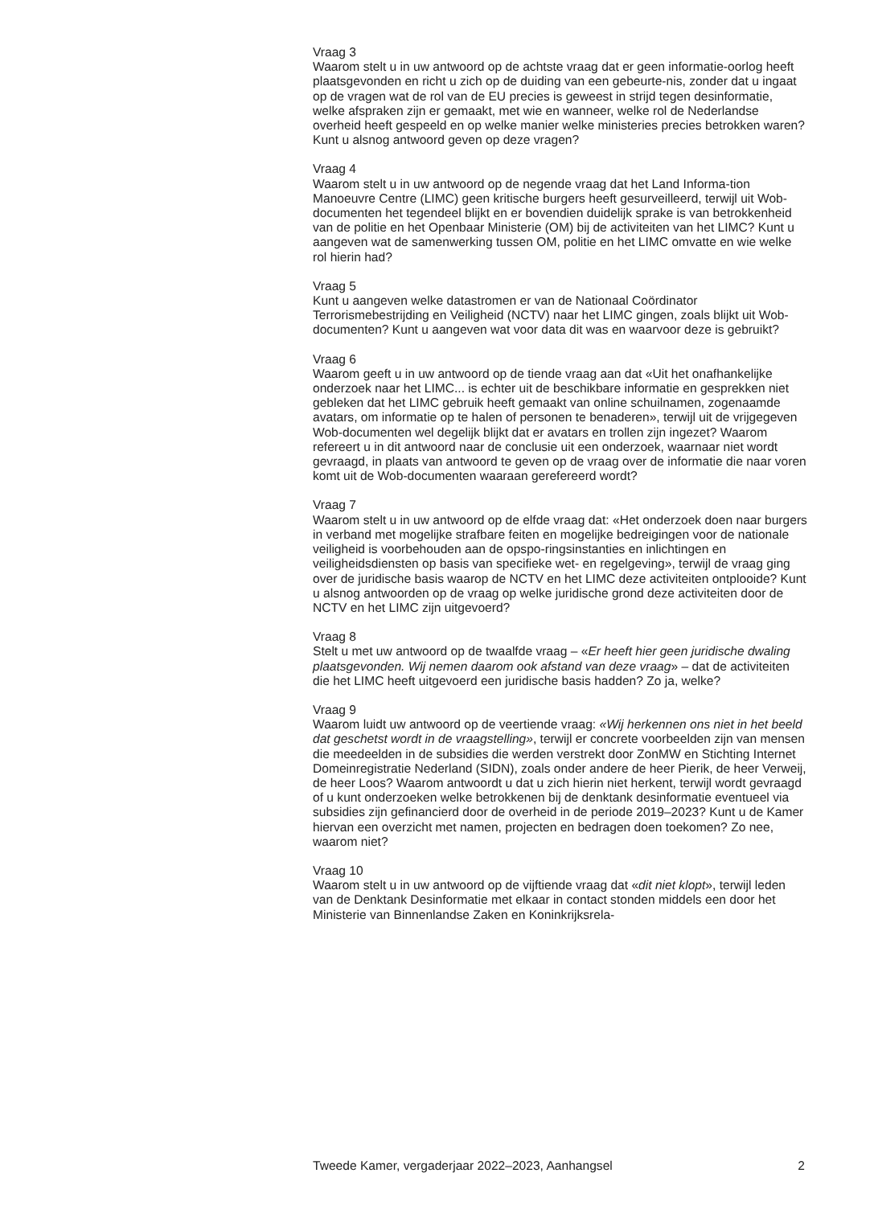Vraag 3
Waarom stelt u in uw antwoord op de achtste vraag dat er geen informatie-oorlog heeft plaatsgevonden en richt u zich op de duiding van een gebeurte-nis, zonder dat u ingaat op de vragen wat de rol van de EU precies is geweest in strijd tegen desinformatie, welke afspraken zijn er gemaakt, met wie en wanneer, welke rol de Nederlandse overheid heeft gespeeld en op welke manier welke ministeries precies betrokken waren? Kunt u alsnog antwoord geven op deze vragen?
Vraag 4
Waarom stelt u in uw antwoord op de negende vraag dat het Land Informa-tion Manoeuvre Centre (LIMC) geen kritische burgers heeft gesurveilleerd, terwijl uit Wob-documenten het tegendeel blijkt en er bovendien duidelijk sprake is van betrokkenheid van de politie en het Openbaar Ministerie (OM) bij de activiteiten van het LIMC? Kunt u aangeven wat de samenwerking tussen OM, politie en het LIMC omvatte en wie welke rol hierin had?
Vraag 5
Kunt u aangeven welke datastromen er van de Nationaal Coördinator Terrorismebestrijding en Veiligheid (NCTV) naar het LIMC gingen, zoals blijkt uit Wob-documenten? Kunt u aangeven wat voor data dit was en waarvoor deze is gebruikt?
Vraag 6
Waarom geeft u in uw antwoord op de tiende vraag aan dat «Uit het onafhankelijke onderzoek naar het LIMC... is echter uit de beschikbare informatie en gesprekken niet gebleken dat het LIMC gebruik heeft gemaakt van online schuilnamen, zogenaamde avatars, om informatie op te halen of personen te benaderen», terwijl uit de vrijgegeven Wob-documenten wel degelijk blijkt dat er avatars en trollen zijn ingezet? Waarom refereert u in dit antwoord naar de conclusie uit een onderzoek, waarnaar niet wordt gevraagd, in plaats van antwoord te geven op de vraag over de informatie die naar voren komt uit de Wob-documenten waaraan gerefereerd wordt?
Vraag 7
Waarom stelt u in uw antwoord op de elfde vraag dat: «Het onderzoek doen naar burgers in verband met mogelijke strafbare feiten en mogelijke bedreigingen voor de nationale veiligheid is voorbehouden aan de opspo-ringsinstanties en inlichtingen en veiligheidsdiensten op basis van specifieke wet- en regelgeving», terwijl de vraag ging over de juridische basis waarop de NCTV en het LIMC deze activiteiten ontplooide? Kunt u alsnog antwoorden op de vraag op welke juridische grond deze activiteiten door de NCTV en het LIMC zijn uitgevoerd?
Vraag 8
Stelt u met uw antwoord op de twaalfde vraag – «Er heeft hier geen juridische dwaling plaatsgevonden. Wij nemen daarom ook afstand van deze vraag» – dat de activiteiten die het LIMC heeft uitgevoerd een juridische basis hadden? Zo ja, welke?
Vraag 9
Waarom luidt uw antwoord op de veertiende vraag: «Wij herkennen ons niet in het beeld dat geschetst wordt in de vraagstelling», terwijl er concrete voorbeelden zijn van mensen die meedeelden in de subsidies die werden verstrekt door ZonMW en Stichting Internet Domeinregistratie Nederland (SIDN), zoals onder andere de heer Pierik, de heer Verweij, de heer Loos? Waarom antwoordt u dat u zich hierin niet herkent, terwijl wordt gevraagd of u kunt onderzoeken welke betrokkenen bij de denktank desinformatie eventueel via subsidies zijn gefinancierd door de overheid in de periode 2019–2023? Kunt u de Kamer hiervan een overzicht met namen, projecten en bedragen doen toekomen? Zo nee, waarom niet?
Vraag 10
Waarom stelt u in uw antwoord op de vijftiende vraag dat «dit niet klopt», terwijl leden van de Denktank Desinformatie met elkaar in contact stonden middels een door het Ministerie van Binnenlandse Zaken en Koninkrijksrela-
Tweede Kamer, vergaderjaar 2022–2023, Aanhangsel 2